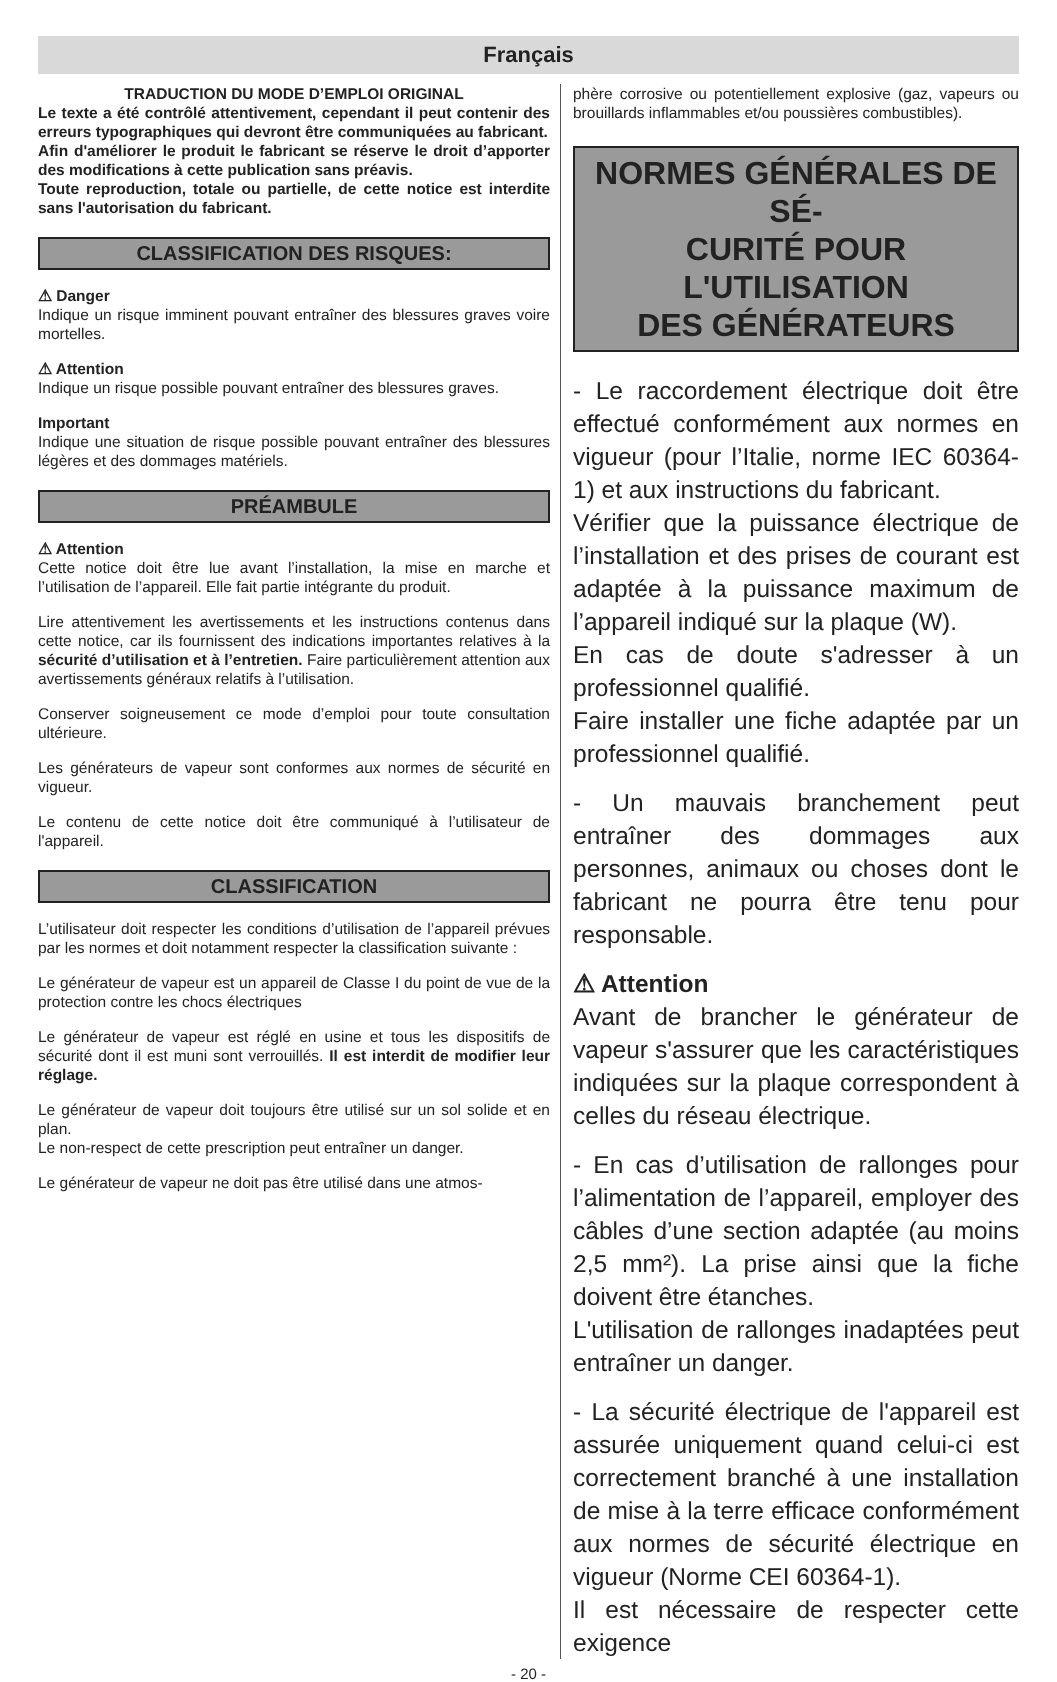Français
TRADUCTION DU MODE D’EMPLOI ORIGINAL
Le texte a été contrôlé attentivement, cependant il peut contenir des erreurs typographiques qui devront être communiquées au fabricant.
Afin d'améliorer le produit le fabricant se réserve le droit d’apporter des modifications à cette publication sans préavis.
Toute reproduction, totale ou partielle, de cette notice est interdite sans l'autorisation du fabricant.
CLASSIFICATION DES RISQUES:
⚠ Danger
Indique un risque imminent pouvant entraîner des blessures graves voire mortelles.
⚠ Attention
Indique un risque possible pouvant entraîner des blessures graves.
Important
Indique une situation de risque possible pouvant entraîner des blessures légères et des dommages matériels.
PRÉAMBULE
⚠ Attention
Cette notice doit être lue avant l’installation, la mise en marche et l’utilisation de l’appareil. Elle fait partie intégrante du produit.
Lire attentivement les avertissements et les instructions contenus dans cette notice, car ils fournissent des indications importantes relatives à la sécurité d’utilisation et à l’entretien. Faire particulièrement attention aux avertissements généraux relatifs à l’utilisation.
Conserver soigneusement ce mode d’emploi pour toute consultation ultérieure.
Les générateurs de vapeur sont conformes aux normes de sécurité en vigueur.
Le contenu de cette notice doit être communiqué à l’utilisateur de l'appareil.
CLASSIFICATION
L’utilisateur doit respecter les conditions d’utilisation de l’appareil prévues par les normes et doit notamment respecter la classification suivante :
Le générateur de vapeur est un appareil de Classe I du point de vue de la protection contre les chocs électriques
Le générateur de vapeur est réglé en usine et tous les dispositifs de sécurité dont il est muni sont verrouillés. Il est interdit de modifier leur réglage.
Le générateur de vapeur doit toujours être utilisé sur un sol solide et en plan.
Le non-respect de cette prescription peut entraîner un danger.
Le générateur de vapeur ne doit pas être utilisé dans une atmos-
phère corrosive ou potentiellement explosive (gaz, vapeurs ou brouillards inflammables et/ou poussières combustibles).
NORMES GÉNÉRALES DE SÉ-
CURITÉ POUR L'UTILISATION
DES GÉNÉRATEURS
- Le raccordement électrique doit être effectué conformément aux normes en vigueur (pour l’Italie, norme IEC 60364-1) et aux instructions du fabricant.
Vérifier que la puissance électrique de l’installation et des prises de courant est adaptée à la puissance maximum de l’appareil indiqué sur la plaque (W).
En cas de doute s'adresser à un professionnel qualifié.
Faire installer une fiche adaptée par un professionnel qualifié.
- Un mauvais branchement peut entraîner des dommages aux personnes, animaux ou choses dont le fabricant ne pourra être tenu pour responsable.
⚠ Attention
Avant de brancher le générateur de vapeur s'assurer que les caractéristiques indiquées sur la plaque correspondent à celles du réseau électrique.
- En cas d’utilisation de rallonges pour l’alimentation de l’appareil, employer des câbles d’une section adaptée (au moins 2,5 mm²). La prise ainsi que la fiche doivent être étanches.
L'utilisation de rallonges inadaptées peut entraîner un danger.
- La sécurité électrique de l'appareil est assurée uniquement quand celui-ci est correctement branché à une installation de mise à la terre efficace conformément aux normes de sécurité électrique en vigueur (Norme CEI 60364-1).
Il est nécessaire de respecter cette exigence
- 20 -